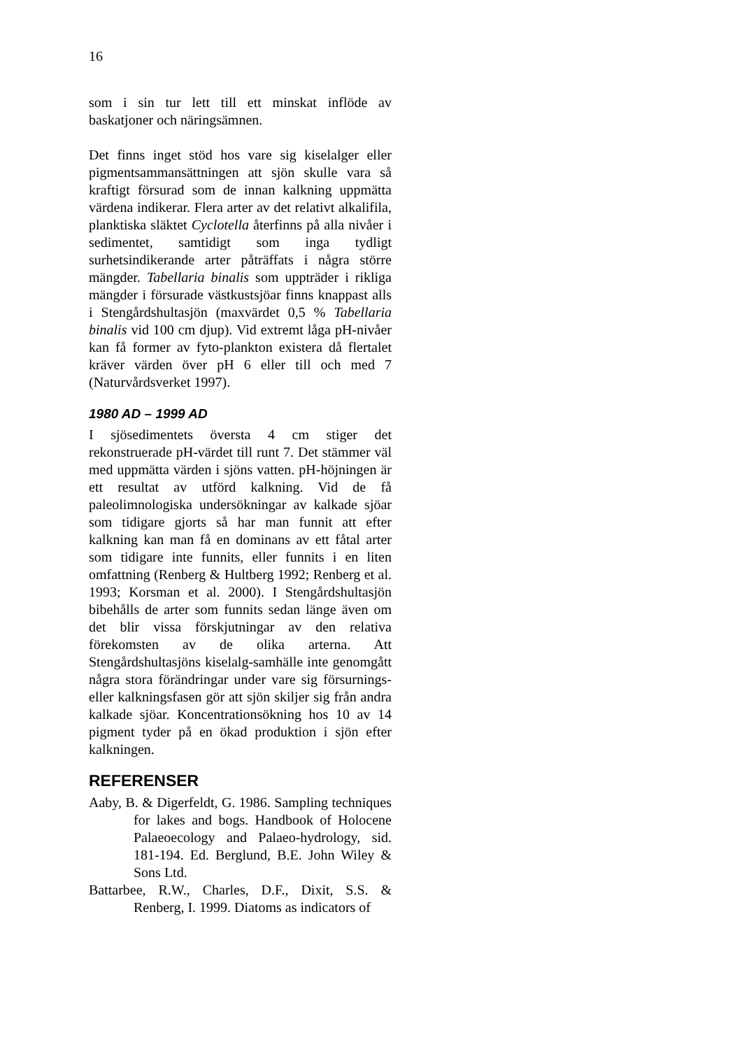16
som i sin tur lett till ett minskat inflöde av baskatjoner och näringsämnen.
Det finns inget stöd hos vare sig kiselalger eller pigmentsammansättningen att sjön skulle vara så kraftigt försurad som de innan kalkning uppmätta värdena indikerar. Flera arter av det relativt alkalifila, planktiska släktet Cyclotella återfinns på alla nivåer i sedimentet, samtidigt som inga tydligt surhetsindikerande arter påträffats i några större mängder. Tabellaria binalis som uppträder i rikliga mängder i försurade västkustsjöar finns knappast alls i Stengårdshultasjön (maxvärdet 0,5 % Tabellaria binalis vid 100 cm djup). Vid extremt låga pH-nivåer kan få former av fyto-plankton existera då flertalet kräver värden över pH 6 eller till och med 7 (Naturvårdsverket 1997).
1980 AD – 1999 AD
I sjösedimentets översta 4 cm stiger det rekonstruerade pH-värdet till runt 7. Det stämmer väl med uppmätta värden i sjöns vatten. pH-höjningen är ett resultat av utförd kalkning. Vid de få paleolimnologiska undersökningar av kalkade sjöar som tidigare gjorts så har man funnit att efter kalkning kan man få en dominans av ett fåtal arter som tidigare inte funnits, eller funnits i en liten omfattning (Renberg & Hultberg 1992; Renberg et al. 1993; Korsman et al. 2000). I Stengårdshultasjön bibehålls de arter som funnits sedan länge även om det blir vissa förskjutningar av den relativa förekomsten av de olika arterna. Att Stengårdshultasjöns kiselalg-samhälle inte genomgått några stora förändringar under vare sig försurnings- eller kalkningsfasen gör att sjön skiljer sig från andra kalkade sjöar. Koncentrationsökning hos 10 av 14 pigment tyder på en ökad produktion i sjön efter kalkningen.
REFERENSER
Aaby, B. & Digerfeldt, G. 1986. Sampling techniques for lakes and bogs. Handbook of Holocene Palaeoecology and Palaeo-hydrology, sid. 181-194. Ed. Berglund, B.E. John Wiley & Sons Ltd.
Battarbee, R.W., Charles, D.F., Dixit, S.S. & Renberg, I. 1999. Diatoms as indicators of